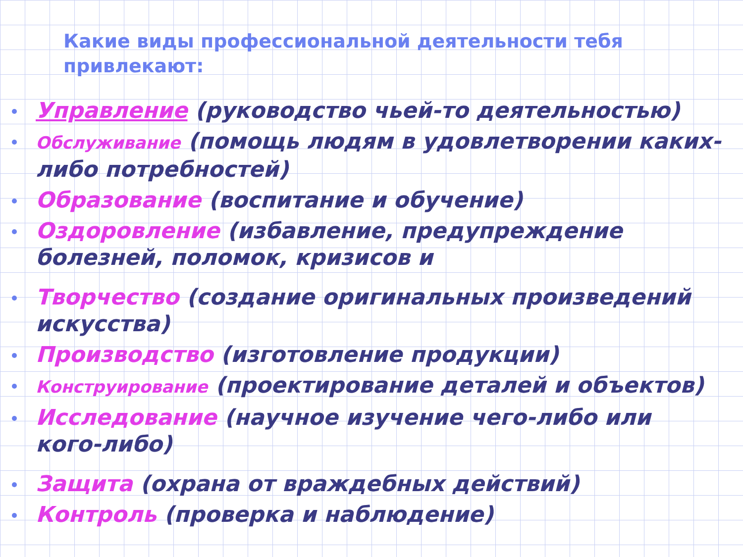Какие виды профессиональной деятельности тебя привлекают:
Управление (руководство чьей-то деятельностью)
Обслуживание (помощь людям в удовлетворении каких-либо потребностей)
Образование (воспитание и обучение)
Оздоровление (избавление, предупреждение болезней, поломок, кризисов и
Творчество (создание оригинальных произведений искусства)
Производство (изготовление продукции)
Конструирование (проектирование деталей и объектов)
Исследование (научное изучение чего-либо или кого-либо)
Защита (охрана от враждебных действий)
Контроль (проверка и наблюдение)